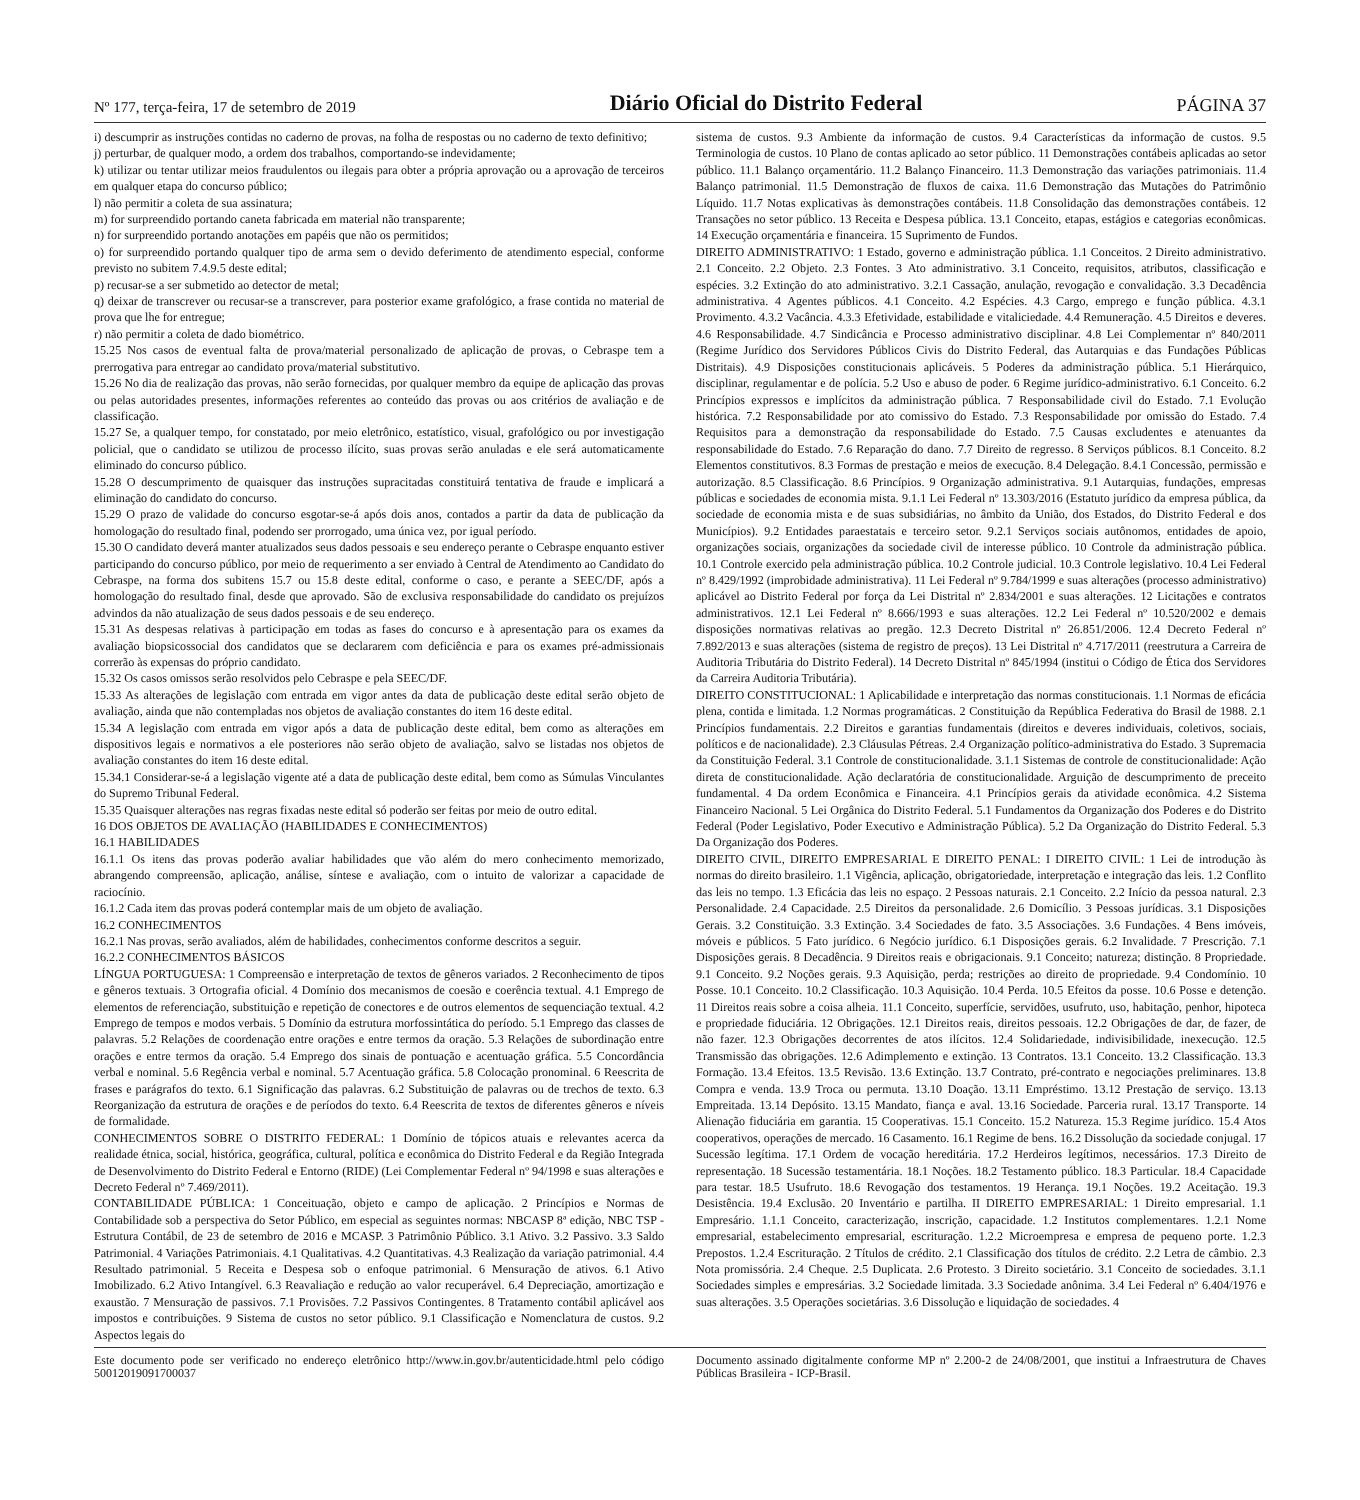Nº 177, terça-feira, 17 de setembro de 2019 Diário Oficial do Distrito Federal PÁGINA 37
i) descumprir as instruções contidas no caderno de provas, na folha de respostas ou no caderno de texto definitivo;
j) perturbar, de qualquer modo, a ordem dos trabalhos, comportando-se indevidamente;
k) utilizar ou tentar utilizar meios fraudulentos ou ilegais para obter a própria aprovação ou a aprovação de terceiros em qualquer etapa do concurso público;
l) não permitir a coleta de sua assinatura;
m) for surpreendido portando caneta fabricada em material não transparente;
n) for surpreendido portando anotações em papéis que não os permitidos;
o) for surpreendido portando qualquer tipo de arma sem o devido deferimento de atendimento especial, conforme previsto no subitem 7.4.9.5 deste edital;
p) recusar-se a ser submetido ao detector de metal;
q) deixar de transcrever ou recusar-se a transcrever, para posterior exame grafológico, a frase contida no material de prova que lhe for entregue;
r) não permitir a coleta de dado biométrico.
15.25 Nos casos de eventual falta de prova/material personalizado de aplicação de provas, o Cebraspe tem a prerrogativa para entregar ao candidato prova/material substitutivo.
15.26 No dia de realização das provas, não serão fornecidas, por qualquer membro da equipe de aplicação das provas ou pelas autoridades presentes, informações referentes ao conteúdo das provas ou aos critérios de avaliação e de classificação.
15.27 Se, a qualquer tempo, for constatado, por meio eletrônico, estatístico, visual, grafológico ou por investigação policial, que o candidato se utilizou de processo ilícito, suas provas serão anuladas e ele será automaticamente eliminado do concurso público.
15.28 O descumprimento de quaisquer das instruções supracitadas constituirá tentativa de fraude e implicará a eliminação do candidato do concurso.
15.29 O prazo de validade do concurso esgotar-se-á após dois anos, contados a partir da data de publicação da homologação do resultado final, podendo ser prorrogado, uma única vez, por igual período.
15.30 O candidato deverá manter atualizados seus dados pessoais e seu endereço perante o Cebraspe enquanto estiver participando do concurso público, por meio de requerimento a ser enviado à Central de Atendimento ao Candidato do Cebraspe, na forma dos subitens 15.7 ou 15.8 deste edital, conforme o caso, e perante a SEEC/DF, após a homologação do resultado final, desde que aprovado. São de exclusiva responsabilidade do candidato os prejuízos advindos da não atualização de seus dados pessoais e de seu endereço.
15.31 As despesas relativas à participação em todas as fases do concurso e à apresentação para os exames da avaliação biopsicossocial dos candidatos que se declararem com deficiência e para os exames pré-admissionais correrão às expensas do próprio candidato.
15.32 Os casos omissos serão resolvidos pelo Cebraspe e pela SEEC/DF.
15.33 As alterações de legislação com entrada em vigor antes da data de publicação deste edital serão objeto de avaliação, ainda que não contempladas nos objetos de avaliação constantes do item 16 deste edital.
15.34 A legislação com entrada em vigor após a data de publicação deste edital, bem como as alterações em dispositivos legais e normativos a ele posteriores não serão objeto de avaliação, salvo se listadas nos objetos de avaliação constantes do item 16 deste edital.
15.34.1 Considerar-se-á a legislação vigente até a data de publicação deste edital, bem como as Súmulas Vinculantes do Supremo Tribunal Federal.
15.35 Quaisquer alterações nas regras fixadas neste edital só poderão ser feitas por meio de outro edital.
16 DOS OBJETOS DE AVALIAÇÃO (HABILIDADES E CONHECIMENTOS)
16.1 HABILIDADES
16.1.1 Os itens das provas poderão avaliar habilidades que vão além do mero conhecimento memorizado, abrangendo compreensão, aplicação, análise, síntese e avaliação, com o intuito de valorizar a capacidade de raciocínio.
16.1.2 Cada item das provas poderá contemplar mais de um objeto de avaliação.
16.2 CONHECIMENTOS
16.2.1 Nas provas, serão avaliados, além de habilidades, conhecimentos conforme descritos a seguir.
16.2.2 CONHECIMENTOS BÁSICOS
LÍNGUA PORTUGUESA: 1 Compreensão e interpretação de textos de gêneros variados. 2 Reconhecimento de tipos e gêneros textuais. 3 Ortografia oficial. 4 Domínio dos mecanismos de coesão e coerência textual. 4.1 Emprego de elementos de referenciação, substituição e repetição de conectores e de outros elementos de sequenciação textual. 4.2 Emprego de tempos e modos verbais. 5 Domínio da estrutura morfossintática do período. 5.1 Emprego das classes de palavras. 5.2 Relações de coordenação entre orações e entre termos da oração. 5.3 Relações de subordinação entre orações e entre termos da oração. 5.4 Emprego dos sinais de pontuação e acentuação gráfica. 5.5 Concordância verbal e nominal. 5.6 Regência verbal e nominal. 5.7 Acentuação gráfica. 5.8 Colocação pronominal. 6 Reescrita de frases e parágrafos do texto. 6.1 Significação das palavras. 6.2 Substituição de palavras ou de trechos de texto. 6.3 Reorganização da estrutura de orações e de períodos do texto. 6.4 Reescrita de textos de diferentes gêneros e níveis de formalidade.
CONHECIMENTOS SOBRE O DISTRITO FEDERAL: 1 Domínio de tópicos atuais e relevantes acerca da realidade étnica, social, histórica, geográfica, cultural, política e econômica do Distrito Federal e da Região Integrada de Desenvolvimento do Distrito Federal e Entorno (RIDE) (Lei Complementar Federal nº 94/1998 e suas alterações e Decreto Federal nº 7.469/2011).
CONTABILIDADE PÚBLICA: 1 Conceituação, objeto e campo de aplicação. 2 Princípios e Normas de Contabilidade sob a perspectiva do Setor Público, em especial as seguintes normas: NBCASP 8ª edição, NBC TSP - Estrutura Contábil, de 23 de setembro de 2016 e MCASP. 3 Patrimônio Público. 3.1 Ativo. 3.2 Passivo. 3.3 Saldo Patrimonial. 4 Variações Patrimoniais. 4.1 Qualitativas. 4.2 Quantitativas. 4.3 Realização da variação patrimonial. 4.4 Resultado patrimonial. 5 Receita e Despesa sob o enfoque patrimonial. 6 Mensuração de ativos. 6.1 Ativo Imobilizado. 6.2 Ativo Intangível. 6.3 Reavaliação e redução ao valor recuperável. 6.4 Depreciação, amortização e exaustão. 7 Mensuração de passivos. 7.1 Provisões. 7.2 Passivos Contingentes. 8 Tratamento contábil aplicável aos impostos e contribuições. 9 Sistema de custos no setor público. 9.1 Classificação e Nomenclatura de custos. 9.2 Aspectos legais do
sistema de custos. 9.3 Ambiente da informação de custos. 9.4 Características da informação de custos. 9.5 Terminologia de custos. 10 Plano de contas aplicado ao setor público. 11 Demonstrações contábeis aplicadas ao setor público. 11.1 Balanço orçamentário. 11.2 Balanço Financeiro. 11.3 Demonstração das variações patrimoniais. 11.4 Balanço patrimonial. 11.5 Demonstração de fluxos de caixa. 11.6 Demonstração das Mutações do Patrimônio Líquido. 11.7 Notas explicativas às demonstrações contábeis. 11.8 Consolidação das demonstrações contábeis. 12 Transações no setor público. 13 Receita e Despesa pública. 13.1 Conceito, etapas, estágios e categorias econômicas. 14 Execução orçamentária e financeira. 15 Suprimento de Fundos.
DIREITO ADMINISTRATIVO: 1 Estado, governo e administração pública. 1.1 Conceitos. 2 Direito administrativo. 2.1 Conceito. 2.2 Objeto. 2.3 Fontes. 3 Ato administrativo. 3.1 Conceito, requisitos, atributos, classificação e espécies. 3.2 Extinção do ato administrativo. 3.2.1 Cassação, anulação, revogação e convalidação. 3.3 Decadência administrativa. 4 Agentes públicos. 4.1 Conceito. 4.2 Espécies. 4.3 Cargo, emprego e função pública. 4.3.1 Provimento. 4.3.2 Vacância. 4.3.3 Efetividade, estabilidade e vitaliciedade. 4.4 Remuneração. 4.5 Direitos e deveres. 4.6 Responsabilidade. 4.7 Sindicância e Processo administrativo disciplinar. 4.8 Lei Complementar nº 840/2011 (Regime Jurídico dos Servidores Públicos Civis do Distrito Federal, das Autarquias e das Fundações Públicas Distritais). 4.9 Disposições constitucionais aplicáveis. 5 Poderes da administração pública. 5.1 Hierárquico, disciplinar, regulamentar e de polícia. 5.2 Uso e abuso de poder. 6 Regime jurídico-administrativo. 6.1 Conceito. 6.2 Princípios expressos e implícitos da administração pública. 7 Responsabilidade civil do Estado. 7.1 Evolução histórica. 7.2 Responsabilidade por ato comissivo do Estado. 7.3 Responsabilidade por omissão do Estado. 7.4 Requisitos para a demonstração da responsabilidade do Estado. 7.5 Causas excludentes e atenuantes da responsabilidade do Estado. 7.6 Reparação do dano. 7.7 Direito de regresso. 8 Serviços públicos. 8.1 Conceito. 8.2 Elementos constitutivos. 8.3 Formas de prestação e meios de execução. 8.4 Delegação. 8.4.1 Concessão, permissão e autorização. 8.5 Classificação. 8.6 Princípios. 9 Organização administrativa. 9.1 Autarquias, fundações, empresas públicas e sociedades de economia mista. 9.1.1 Lei Federal nº 13.303/2016 (Estatuto jurídico da empresa pública, da sociedade de economia mista e de suas subsidiárias, no âmbito da União, dos Estados, do Distrito Federal e dos Municípios). 9.2 Entidades paraestatais e terceiro setor. 9.2.1 Serviços sociais autônomos, entidades de apoio, organizações sociais, organizações da sociedade civil de interesse público. 10 Controle da administração pública. 10.1 Controle exercido pela administração pública. 10.2 Controle judicial. 10.3 Controle legislativo. 10.4 Lei Federal nº 8.429/1992 (improbidade administrativa). 11 Lei Federal nº 9.784/1999 e suas alterações (processo administrativo) aplicável ao Distrito Federal por força da Lei Distrital nº 2.834/2001 e suas alterações. 12 Licitações e contratos administrativos. 12.1 Lei Federal nº 8.666/1993 e suas alterações. 12.2 Lei Federal nº 10.520/2002 e demais disposições normativas relativas ao pregão. 12.3 Decreto Distrital nº 26.851/2006. 12.4 Decreto Federal nº 7.892/2013 e suas alterações (sistema de registro de preços). 13 Lei Distrital nº 4.717/2011 (reestrutura a Carreira de Auditoria Tributária do Distrito Federal). 14 Decreto Distrital nº 845/1994 (institui o Código de Ética dos Servidores da Carreira Auditoria Tributária).
DIREITO CONSTITUCIONAL: 1 Aplicabilidade e interpretação das normas constitucionais. 1.1 Normas de eficácia plena, contida e limitada. 1.2 Normas programáticas. 2 Constituição da República Federativa do Brasil de 1988. 2.1 Princípios fundamentais. 2.2 Direitos e garantias fundamentais (direitos e deveres individuais, coletivos, sociais, políticos e de nacionalidade). 2.3 Cláusulas Pétreas. 2.4 Organização político-administrativa do Estado. 3 Supremacia da Constituição Federal. 3.1 Controle de constitucionalidade. 3.1.1 Sistemas de controle de constitucionalidade: Ação direta de constitucionalidade. Ação declaratória de constitucionalidade. Arguição de descumprimento de preceito fundamental. 4 Da ordem Econômica e Financeira. 4.1 Princípios gerais da atividade econômica. 4.2 Sistema Financeiro Nacional. 5 Lei Orgânica do Distrito Federal. 5.1 Fundamentos da Organização dos Poderes e do Distrito Federal (Poder Legislativo, Poder Executivo e Administração Pública). 5.2 Da Organização do Distrito Federal. 5.3 Da Organização dos Poderes.
DIREITO CIVIL, DIREITO EMPRESARIAL E DIREITO PENAL: I DIREITO CIVIL: 1 Lei de introdução às normas do direito brasileiro. 1.1 Vigência, aplicação, obrigatoriedade, interpretação e integração das leis. 1.2 Conflito das leis no tempo. 1.3 Eficácia das leis no espaço. 2 Pessoas naturais. 2.1 Conceito. 2.2 Início da pessoa natural. 2.3 Personalidade. 2.4 Capacidade. 2.5 Direitos da personalidade. 2.6 Domicílio. 3 Pessoas jurídicas. 3.1 Disposições Gerais. 3.2 Constituição. 3.3 Extinção. 3.4 Sociedades de fato. 3.5 Associações. 3.6 Fundações. 4 Bens imóveis, móveis e públicos. 5 Fato jurídico. 6 Negócio jurídico. 6.1 Disposições gerais. 6.2 Invalidade. 7 Prescrição. 7.1 Disposições gerais. 8 Decadência. 9 Direitos reais e obrigacionais. 9.1 Conceito; natureza; distinção. 8 Propriedade. 9.1 Conceito. 9.2 Noções gerais. 9.3 Aquisição, perda; restrições ao direito de propriedade. 9.4 Condomínio. 10 Posse. 10.1 Conceito. 10.2 Classificação. 10.3 Aquisição. 10.4 Perda. 10.5 Efeitos da posse. 10.6 Posse e detenção. 11 Direitos reais sobre a coisa alheia. 11.1 Conceito, superfície, servidões, usufruto, uso, habitação, penhor, hipoteca e propriedade fiduciária. 12 Obrigações. 12.1 Direitos reais, direitos pessoais. 12.2 Obrigações de dar, de fazer, de não fazer. 12.3 Obrigações decorrentes de atos ilícitos. 12.4 Solidariedade, indivisibilidade, inexecução. 12.5 Transmissão das obrigações. 12.6 Adimplemento e extinção. 13 Contratos. 13.1 Conceito. 13.2 Classificação. 13.3 Formação. 13.4 Efeitos. 13.5 Revisão. 13.6 Extinção. 13.7 Contrato, pré-contrato e negociações preliminares. 13.8 Compra e venda. 13.9 Troca ou permuta. 13.10 Doação. 13.11 Empréstimo. 13.12 Prestação de serviço. 13.13 Empreitada. 13.14 Depósito. 13.15 Mandato, fiança e aval. 13.16 Sociedade. Parceria rural. 13.17 Transporte. 14 Alienação fiduciária em garantia. 15 Cooperativas. 15.1 Conceito. 15.2 Natureza. 15.3 Regime jurídico. 15.4 Atos cooperativos, operações de mercado. 16 Casamento. 16.1 Regime de bens. 16.2 Dissolução da sociedade conjugal. 17 Sucessão legítima. 17.1 Ordem de vocação hereditária. 17.2 Herdeiros legítimos, necessários. 17.3 Direito de representação. 18 Sucessão testamentária. 18.1 Noções. 18.2 Testamento público. 18.3 Particular. 18.4 Capacidade para testar. 18.5 Usufruto. 18.6 Revogação dos testamentos. 19 Herança. 19.1 Noções. 19.2 Aceitação. 19.3 Desistência. 19.4 Exclusão. 20 Inventário e partilha. II DIREITO EMPRESARIAL: 1 Direito empresarial. 1.1 Empresário. 1.1.1 Conceito, caracterização, inscrição, capacidade. 1.2 Institutos complementares. 1.2.1 Nome empresarial, estabelecimento empresarial, escrituração. 1.2.2 Microempresa e empresa de pequeno porte. 1.2.3 Prepostos. 1.2.4 Escrituração. 2 Títulos de crédito. 2.1 Classificação dos títulos de crédito. 2.2 Letra de câmbio. 2.3 Nota promissória. 2.4 Cheque. 2.5 Duplicata. 2.6 Protesto. 3 Direito societário. 3.1 Conceito de sociedades. 3.1.1 Sociedades simples e empresárias. 3.2 Sociedade limitada. 3.3 Sociedade anônima. 3.4 Lei Federal nº 6.404/1976 e suas alterações. 3.5 Operações societárias. 3.6 Dissolução e liquidação de sociedades. 4
Este documento pode ser verificado no endereço eletrônico http://www.in.gov.br/autenticidade.html pelo código 50012019091700037
Documento assinado digitalmente conforme MP nº 2.200-2 de 24/08/2001, que institui a Infraestrutura de Chaves Públicas Brasileira - ICP-Brasil.